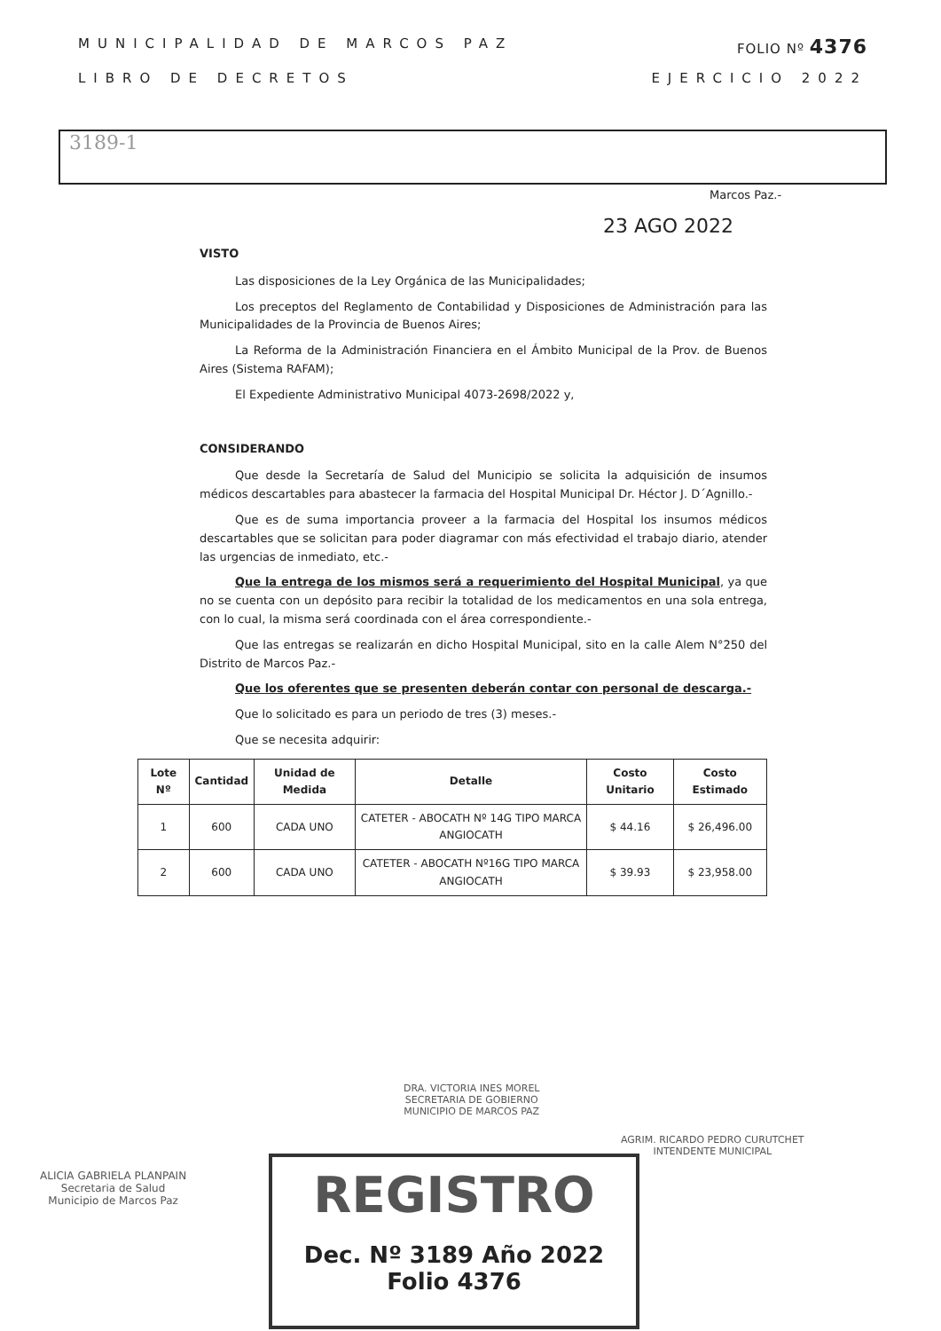MUNICIPALIDAD DE MARCOS PAZ FOLIO Nº 4376
LIBRO DE DECRETOS EJERCICIO 2022
3189-1
Marcos Paz.-
23 AGO 2022
VISTO
Las disposiciones de la Ley Orgánica de las Municipalidades;
Los preceptos del Reglamento de Contabilidad y Disposiciones de Administración para las Municipalidades de la Provincia de Buenos Aires;
La Reforma de la Administración Financiera en el Ámbito Municipal de la Prov. de Buenos Aires (Sistema RAFAM);
El Expediente Administrativo Municipal 4073-2698/2022 y,
CONSIDERANDO
Que desde la Secretaría de Salud del Municipio se solicita la adquisición de insumos médicos descartables para abastecer la farmacia del Hospital Municipal Dr. Héctor J. D´Agnillo.-
Que es de suma importancia proveer a la farmacia del Hospital los insumos médicos descartables que se solicitan para poder diagramar con más efectividad el trabajo diario, atender las urgencias de inmediato, etc.-
Que la entrega de los mismos será a requerimiento del Hospital Municipal, ya que no se cuenta con un depósito para recibir la totalidad de los medicamentos en una sola entrega, con lo cual, la misma será coordinada con el área correspondiente.-
Que las entregas se realizarán en dicho Hospital Municipal, sito en la calle Alem N°250 del Distrito de Marcos Paz.-
Que los oferentes que se presenten deberán contar con personal de descarga.-
Que lo solicitado es para un periodo de tres (3) meses.-
Que se necesita adquirir:
| Lote Nº | Cantidad | Unidad de Medida | Detalle | Costo Unitario | Costo Estimado |
| --- | --- | --- | --- | --- | --- |
| 1 | 600 | CADA UNO | CATETER - ABOCATH Nº 14G TIPO MARCA ANGIOCATH | $ 44.16 | $ 26,496.00 |
| 2 | 600 | CADA UNO | CATETER - ABOCATH Nº16G TIPO MARCA ANGIOCATH | $ 39.93 | $ 23,958.00 |
DRA. VICTORIA INES MOREL
SECRETARIA DE GOBIERNO
MUNICIPIO DE MARCOS PAZ
AGRIM. RICARDO PEDRO CURUTCHET
INTENDENTE MUNICIPAL
ALICIA GABRIELA PLANPAIN
Secretaria de Salud
Municipio de Marcos Paz
REGISTRO
Dec. Nº 3189 Año 2022 Folio 4376